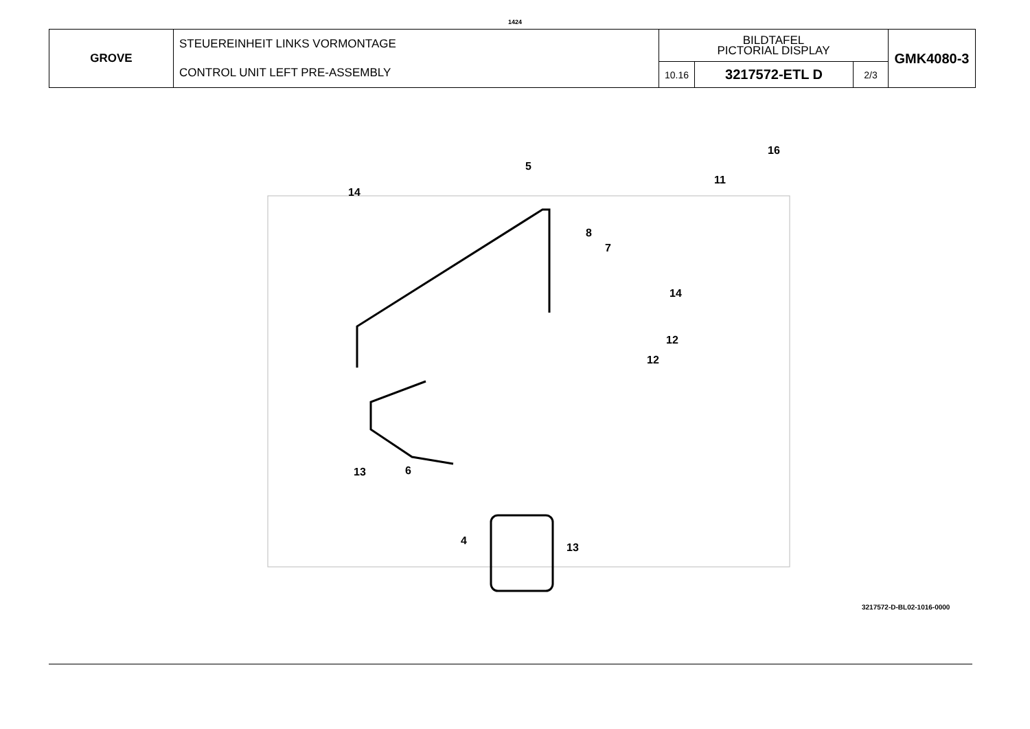1424
| GROVE | STEUEREINHEIT LINKS VORMONTAGE CONTROL UNIT LEFT PRE-ASSEMBLY | BILDTAFEL PICTORIAL DISPLAY | | | GMK4080-3 |
| | | 10.16 | 3217572-ETL D | 2/3 | |
16
5
11
14
8
7
14
12
12
13 6
4
13
3217572-D-BL02-1016-0000